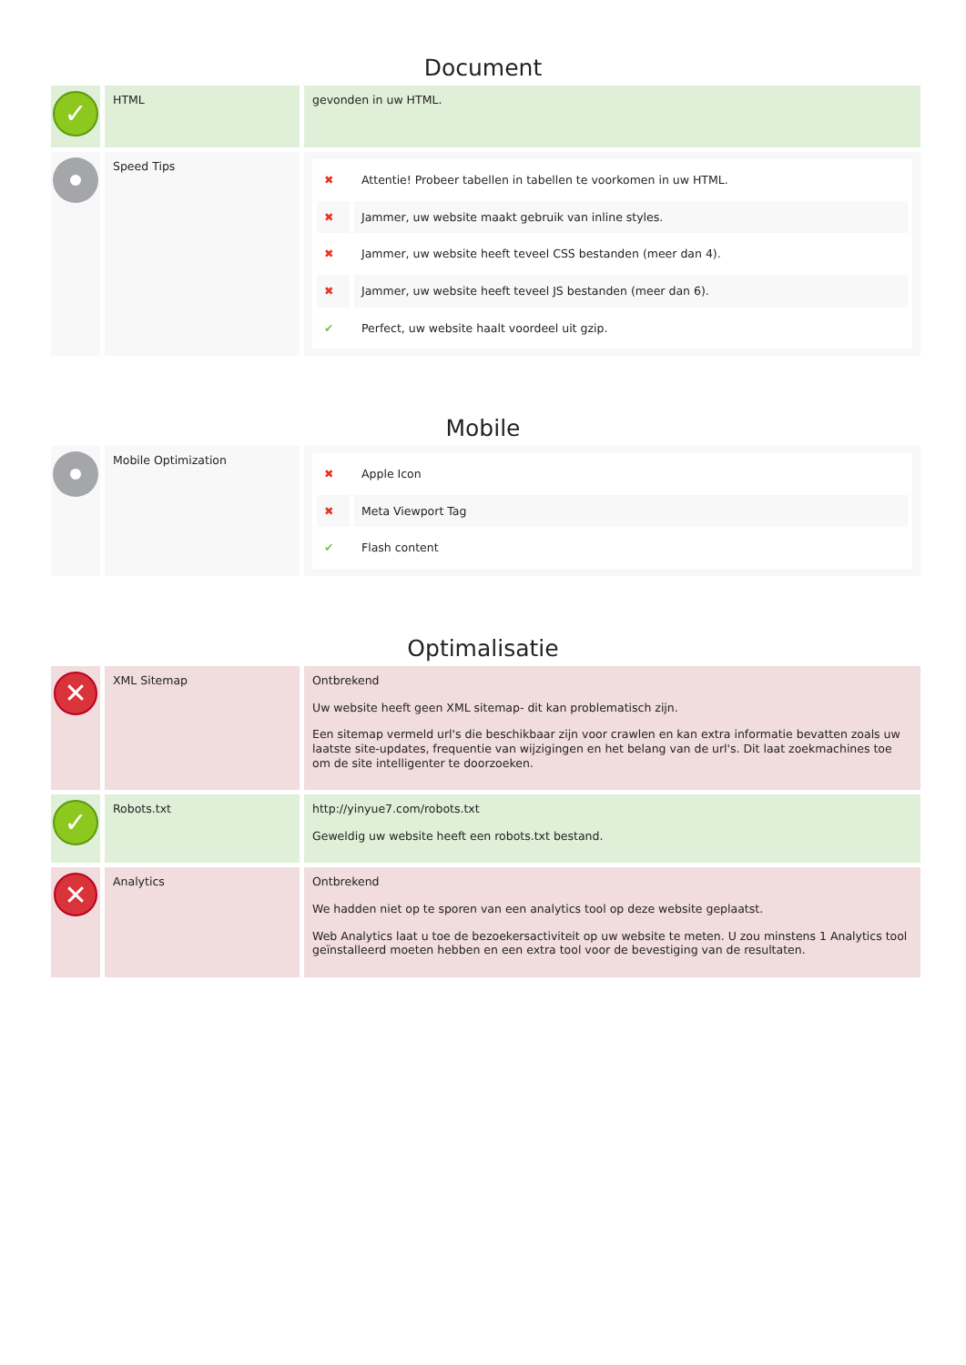Document
| ✓ | HTML | gevonden in uw HTML. |
| | Speed Tips | / ✖ / Attentie! Probeer tabellen in tabellen te voorkomen in uw HTML. / / ✖ / Jammer, uw website maakt gebruik van inline styles. / / ✖ / Jammer, uw website heeft teveel CSS bestanden (meer dan 4). / / ✖ / Jammer, uw website heeft teveel JS bestanden (meer dan 6). / / ✔ / Perfect, uw website haalt voordeel uit gzip. / |
Mobile
| | Mobile Optimization | / ✖ / Apple Icon / / ✖ / Meta Viewport Tag / / ✔ / Flash content / |
Optimalisatie
| ✕ | XML Sitemap | Ontbrekend Uw website heeft geen XML sitemap- dit kan problematisch zijn. Een sitemap vermeld url's die beschikbaar zijn voor crawlen en kan extra informatie bevatten zoals uw laatste site-updates, frequentie van wijzigingen en het belang van de url's. Dit laat zoekmachines toe om de site intelligenter te doorzoeken. |
| ✓ | Robots.txt | http://yinyue7.com/robots.txt Geweldig uw website heeft een robots.txt bestand. |
| ✕ | Analytics | Ontbrekend We hadden niet op te sporen van een analytics tool op deze website geplaatst. Web Analytics laat u toe de bezoekersactiviteit op uw website te meten. U zou minstens 1 Analytics tool geïnstalleerd moeten hebben en een extra tool voor de bevestiging van de resultaten. |